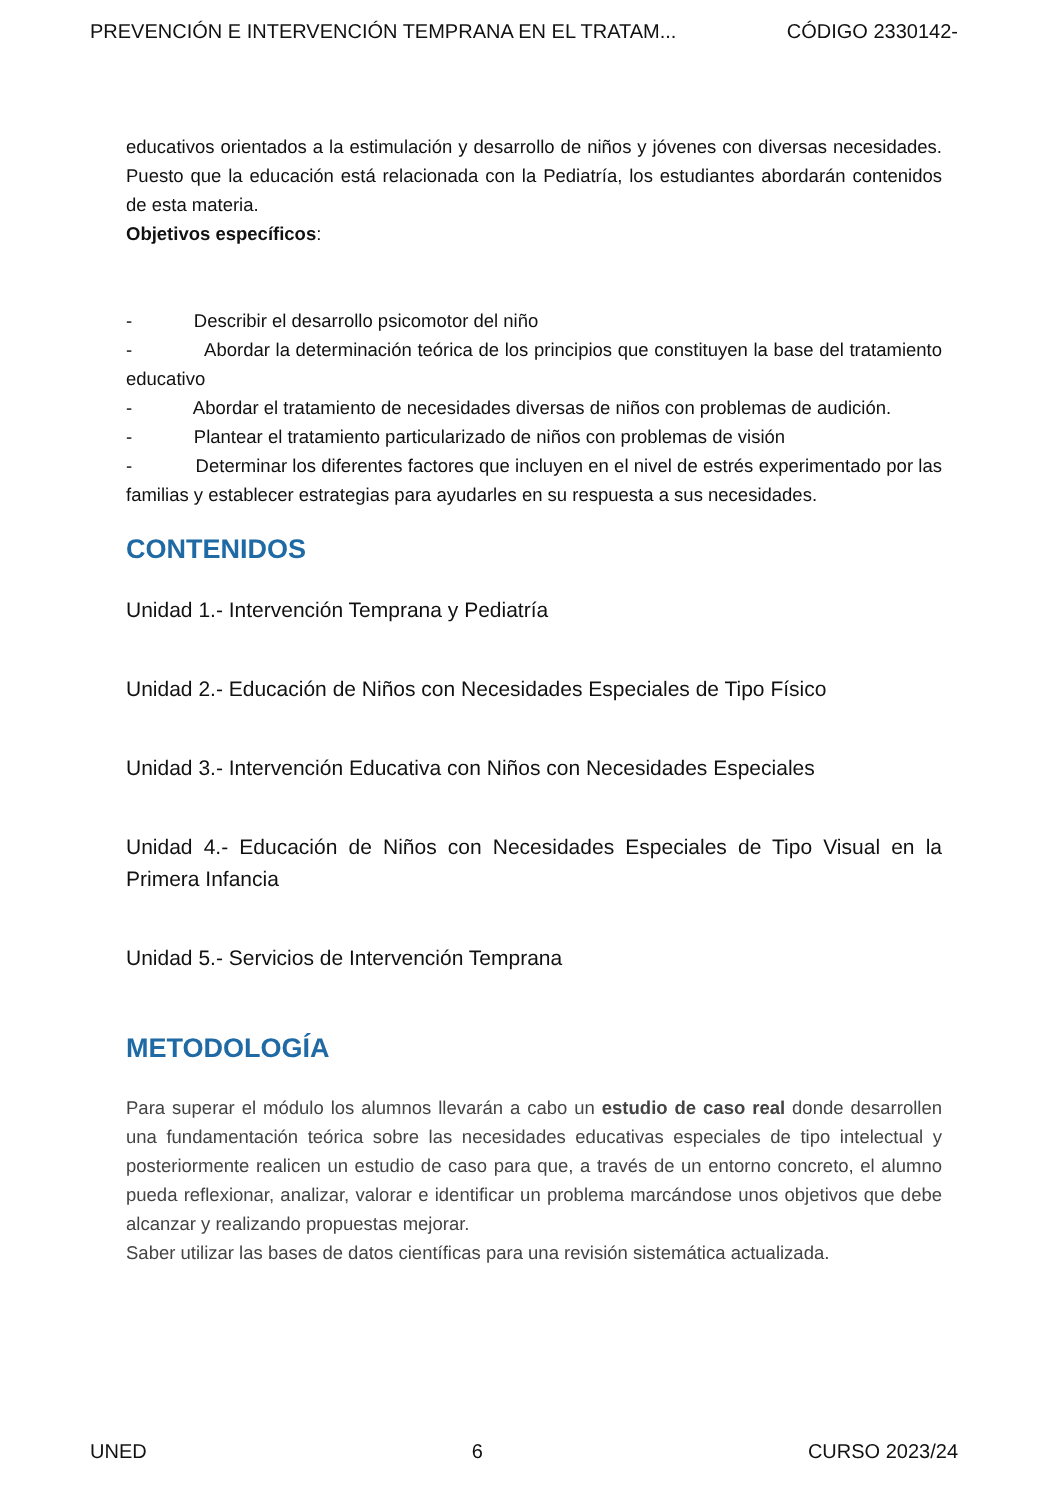PREVENCIÓN E INTERVENCIÓN TEMPRANA EN EL TRATAM... CÓDIGO 2330142-
educativos orientados a la estimulación y desarrollo de niños y jóvenes con diversas necesidades. Puesto que la educación está relacionada con la Pediatría, los estudiantes abordarán contenidos de esta materia.
Objetivos específicos:
- Describir el desarrollo psicomotor del niño
- Abordar la determinación teórica de los principios que constituyen la base del tratamiento educativo
- Abordar el tratamiento de necesidades diversas de niños con problemas de audición.
- Plantear el tratamiento particularizado de niños con problemas de visión
- Determinar los diferentes factores que incluyen en el nivel de estrés experimentado por las familias y establecer estrategias para ayudarles en su respuesta a sus necesidades.
CONTENIDOS
Unidad 1.- Intervención Temprana y Pediatría
Unidad 2.- Educación de Niños con Necesidades Especiales de Tipo Físico
Unidad 3.- Intervención Educativa con Niños con Necesidades Especiales
Unidad 4.- Educación de Niños con Necesidades Especiales de Tipo Visual en la Primera Infancia
Unidad 5.- Servicios de Intervención Temprana
METODOLOGÍA
Para superar el módulo los alumnos llevarán a cabo un estudio de caso real donde desarrollen una fundamentación teórica sobre las necesidades educativas especiales de tipo intelectual y posteriormente realicen un estudio de caso para que, a través de un entorno concreto, el alumno pueda reflexionar, analizar, valorar e identificar un problema marcándose unos objetivos que debe alcanzar y realizando propuestas mejorar.
Saber utilizar las bases de datos científicas para una revisión sistemática actualizada.
UNED 6 CURSO 2023/24